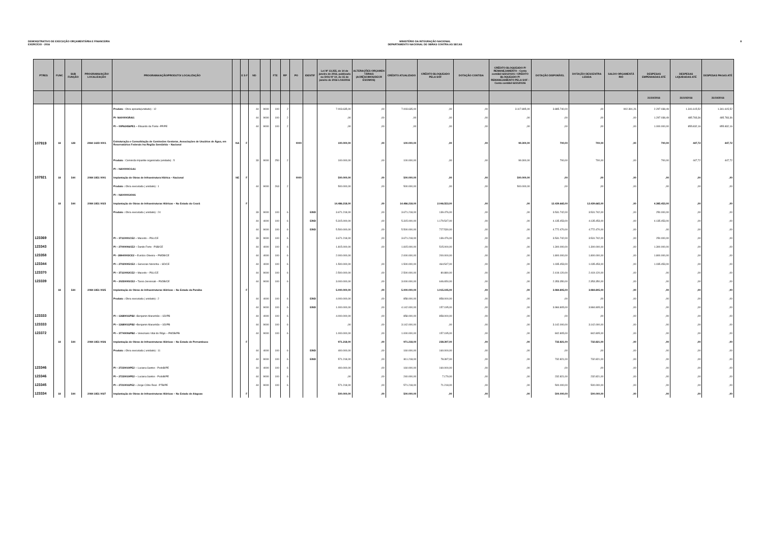DEMONSTRATIVO DE EXECUÇÃO ORÇAMENTÁRIA E FINANCEIRA
EXERCÍCIO - 2016
MINISTÉRIO DA INTEGRAÇÃO NACIONAL
DEPARTAMENTO NACIONAL DE OBRAS CONTRA AS SECAS
8
| PTRES | FUNC | SUB FUNÇÃO | PROGRAMA/AÇÃO/ LOCALIZAÇÃO | PROGRAMA/AÇÃO/PRODUTO/ LOCALIZAÇÃO | | E S F | ND | | FTE | RP | PO | IDENTIF | Lei Nº 13.255, de 14 de janeiro de 2016, publicada no DOU Nº 10, de 15 de janeiro de 2016 LOA/2016 | ALTERAÇÕES ORÇAMEN TÁRIAS (ACRÉSCIMOS/DECR ÉSCIMOS) | CRÉDITO ATUALIZADO | CRÉDITO BLOQUEADO PELA SOF | DOTAÇÃO CONTIDA | CRÉDITO BLOQUEADO P/ REMANEJAMENTO - Conta contábil 622120101 / CRÉDITO BLOQUEADO P/ REMANEJAMENTO PELA SOF -Conta contábil 622120106 | DOTAÇÃO DISPONÍVEL | DOTAÇÃO DESCENTRA LIZADA | SALDO ORÇAMENTÁ RIO | DESPESAS EMPENHADAS ATÉ | DESPESAS LIQUIDADAS ATÉ | DESPESAS PAGAS ATÉ |
| --- | --- | --- | --- | --- | --- | --- | --- | --- | --- | --- | --- | --- | --- | --- | --- | --- | --- | --- | --- | --- | --- | --- | --- | --- |
| | | | | | | | | | | | | | | | | | | | | | | 31/10/2016 | 31/10/2016 | 31/10/2016 |
| | | | | Produto : Obra apoiada(unidade) : 12 | | | 44 | 9000 | 100 | 2 | | | 7.003.635,00 | ,00 | 7.003.635,00 | ,00 | ,00 | 3.117.895,00 | 3.885.740,00 | ,00 | 902.391,26 | 2.297.038,49 | 1.341.615,52 | 1.341.615,52 |
| | | | | PI- NA0000GRAI1 | | | 44 | 9000 | 100 | 2 | | | ,00 | ,00 | ,00 | ,00 | ,00 | ,00 | ,00 | ,00 | ,00 | 1.297.038,49 | 485.783,36 | 485.783,36 |
| | | | | PI – 00PA2456PE1 – Eduardo da Fonte -PP/PE | | | 44 | 9000 | 100 | 2 | | | ,00 | ,00 | ,00 | ,00 | ,00 | ,00 | ,00 | ,00 | ,00 | 1.000.000,00 | 855.832,16 | 855.832,16 |
| 107919 | 18 | 128 | 2084 142D 0001 | Estruturação e Consolidação de Comissões Gestoras, Associações de Usuários de Água, em Reservatórios Federais /na Região Semiárida – Nacional | NA | F | | | | | 0000 | | 100.000,00 | ,00 | 100.000,00 | ,00 | ,00 | 99.300,00 | 700,00 | 700,00 | ,00 | 700,00 | 447,72 | 447,72 |
| | | | | Produto : Comissão tripartite organizada (unidade) : 5 | | | 33 | 9000 | 250 | 2 | | | 100.000,00 | ,00 | 100.000,00 | ,00 | ,00 | 99.300,00 | 700,00 | 700,00 | ,00 | 700,00 | 447,72 | 447,72 |
| | | | | PI – NA0000ICGA1 | | | | | | | | | | | | | | | | | | | | |
| 107921 | 18 | 544 | 2084 1851 0001 | Implantação de Obras de Infraestrutura Hídrica – Nacional | NE | F | | | | | 0000 | | 500.000,00 | ,00 | 500.000,00 | ,00 | ,00 | 500.000,00 | ,00 | ,00 | ,00 | ,00 | ,00 | ,00 |
| | | | | Produto : Obra executada ( unidade) : 1 | | | 44 | 9000 | 263 | 2 | | | 500.000,00 | ,00 | 500.000,00 | ,00 | ,00 | 500.000,00 | ,00 | ,00 | ,00 | ,00 | ,00 | ,00 |
| | | | | PI – NA0000GIOH1 | | | | | | | | | | | | | | | | | | | | |
| | 18 | 544 | 2084 1851 0023 | Implantação de Obras de Infraestruturas Hídricas – No Estado do Ceará | | F | | | | | | | 14.486.218,00 | ,00 | 14.486.218,00 | 2.046.553,00 | ,00 | ,00 | 12.439.665,00 | 12.439.665,00 | ,00 | 4.385.453,00 | ,00 | ,00 |
| | | | | Produto : Obra executada ( unidade) : 24 | | | 33 | 9000 | 100 | 6 | | EIND | 3.671.218,00 | ,00 | 3.671.218,00 | 139.476,00 | ,00 | ,00 | 3.531.742,00 | 3.531.742,00 | ,00 | 250.000,00 | ,00 | ,00 |
| | | | | | | | 44 | 4000 | 100 | 6 | | EIND | 5.315.000,00 | ,00 | 5.315.000,00 | 1.179.547,00 | ,00 | ,00 | 4.135.453,00 | 4.135.453,00 | ,00 | 4.135.453,00 | ,00 | ,00 |
| | | | | | | | 44 | 9000 | 100 | 6 | | EIND | 5.500.000,00 | ,00 | 5.500.000,00 | 727.530,00 | ,00 | ,00 | 4.772.470,00 | 4.772.470,00 | ,00 | ,00 | ,00 | ,00 |
| 123369 | | | | PI – 37110001CE2 – Macedo – PSL/CE | | | 33 | 9000 | 100 | 6 | | | 3.671.218,00 | ,00 | 3.671.218,00 | 139.476,00 | ,00 | ,00 | 3.531.742,00 | 3.531.742,00 | ,00 | 250.000,00 | ,00 | ,00 |
| 123343 | | | | PI – 27000006CE2 – Danilo Forte - PSB/CE | | | 44 | 4000 | 100 | 6 | | | 1.815.000,00 | ,00 | 1.815.000,00 | 515.000,00 | ,00 | ,00 | 1.300.000,00 | 1.300.000,00 | ,00 | 1.300.000,00 | ,00 | ,00 |
| 123358 | | | | PI - 28940003CE2 – Eunício Oliveira – PMDB/CE | | | 44 | 4000 | 100 | 6 | | | 2.000.000,00 | | 2.000.000,00 | 200.000,00 | ,00 | ,00 | 1.800.000,00 | 1.800.000,00 | ,00 | 1.800.000,00 | ,00 | ,00 |
| 123344 | | | | PI – 27020005CE2 – Genecias Noronha – SD/CE | | | 44 | 4000 | 100 | 6 | | | 1.500.000,00 | ,00 | 1.500.000,00 | 464.547,00 | ,00 | ,00 | 1.035.453,00 | 1.035.453,00 | ,00 | 1.035.453,00 | ,00 | ,00 |
| 123370 | | | | PI – 37110002CE2 – Macedo – PSL/CE | | | 44 | 9000 | 100 | 6 | | | 2.500.000,00 | ,00 | 2.500.000,00 | 80.880,00 | ,00 | ,00 | 2.419.120,00 | 2.419.120,00 | ,00 | ,00 | ,00 | ,00 |
| 123339 | | | | PI – 20250005CE2 – Tasso Jereissati – PSDB/CE | | | 44 | 9000 | 100 | 6 | | | 3.000.000,00 | ,00 | 3.000.000,00 | 646.650,00 | ,00 | ,00 | 2.353.350,00 | 2.353.350,00 | ,00 | ,00 | ,00 | ,00 |
| | 18 | 544 | 2084 1851 0025 | Implantação de Obras de Infraestruturas Hídricas – No Estado da Paraíba | | F | | | | | | | 5.000.000,00 | ,00 | 5.000.000,00 | 1.015.195,00 | ,00 | ,00 | 3.984.805,00 | 3.984.805,00 | ,00 | ,00 | ,00 | ,00 |
| | | | | Produto : Obra executada ( unidade) : 2 | | | 44 | 4000 | 100 | 6 | | EIND | 4.000.000,00 | ,00 | 858.000,00 | 858.000,00 | ,00 | ,00 | ,00 | ,00 | ,00 | ,00 | ,00 | ,00 |
| | | | | | | | 44 | 9000 | 100 | 6 | | EIND | 1.000.000,00 | ,00 | 4.142.000,00 | 157.195,00 | ,00 | ,00 | 3.984.805,00 | 3.984.805,00 | ,00 | ,00 | ,00 | ,00 |
| 123333 | | | | PI – 12680011PB2 – Benjamin Maranhão – SD/PB | | | 44 | 4000 | 100 | 6 | | | 4.000.000,00 | ,00 | 858.000,00 | 858.000,00 | ,00 | ,00 | ,00 | ,00 | ,00 | ,00 | ,00 | ,00 |
| 123333 | | | | PI – 12680011PB2 – Benjamin Maranhão – SD/PB | | | 44 | 9000 | 100 | 6 | | | ,00 | ,00 | 3.142.000,00 | ,00 | ,00 | ,00 | 3.142.000,00 | 3.142.000,00 | ,00 | ,00 | ,00 | ,00 |
| 123372 | | | | PI – 37740006PB2 – Veneziano Vital do Rêgo – PMDB/PB | | | 44 | 9000 | 100 | 6 | | | 1.000.000,00 | ,00 | 1.000.000,00 | 157.195,00 | ,00 | ,00 | 842.805,00 | 842.805,00 | ,00 | ,00 | ,00 | ,00 |
| | 18 | 544 | 2084 1851 0026 | Implantação de Obras de Infraestruturas Hídricas – No Estado de Pernambuco | | F | | | | | | | 971.218,00 | ,00 | 971.218,00 | 238.397,00 | ,00 | ,00 | 732.821,00 | 732.821,00 | ,00 | ,00 | ,00 | ,00 |
| | | | | Produto : Obra executada ( unidade) : 11 | | | 44 | 4000 | 100 | 6 | | EIND | 400.000,00 | ,00 | 160.000,00 | 160.000,00 | ,00 | ,00 | ,00 | ,00 | ,00 | ,00 | ,00 | ,00 |
| | | | | | | | 44 | 9000 | 100 | 6 | | EIND | 571.218,00 | ,00 | 811.218,00 | 78.397,00 | ,00 | ,00 | 732.821,00 | 732.821,00 | ,00 | ,00 | ,00 | ,00 |
| 123346 | | | | PI – 27230019PE2 – Luciana Santos - PcdoB/PE | | | 44 | 4000 | 100 | 6 | | | 400.000,00 | ,00 | 160.000,00 | 160.000,00 | ,00 | ,00 | ,00 | ,00 | ,00 | ,00 | ,00 | ,00 |
| 123346 | | | | PI – 27230019PE2 – Luciana Santos - PcdoB/PE | | | 44 | 9000 | 100 | 6 | | | ,00 | ,00 | 240.000,00 | 7.179,00 | ,00 | ,00 | 232.821,00 | 232.821,00 | ,00 | ,00 | ,00 | ,00 |
| 123345 | | | | PI – 27210011PE2 – Jorge Côrte Real - PTB/PE | | | 44 | 9000 | 100 | 6 | | | 571.218,00 | ,00 | 571.218,00 | 71.218,00 | ,00 | ,00 | 500.000,00 | 500.000,00 | ,00 | ,00 | ,00 | ,00 |
| 123334 | 18 | 544 | 2084 1851 0027 | Implantação de Obras de Infraestruturas Hídricas – No Estado de Alagoas | | F | | | | | | | 500.000,00 | ,00 | 500.000,00 | ,00 | ,00 | ,00 | 500.000,00 | 500.000,00 | ,00 | ,00 | ,00 | ,00 |